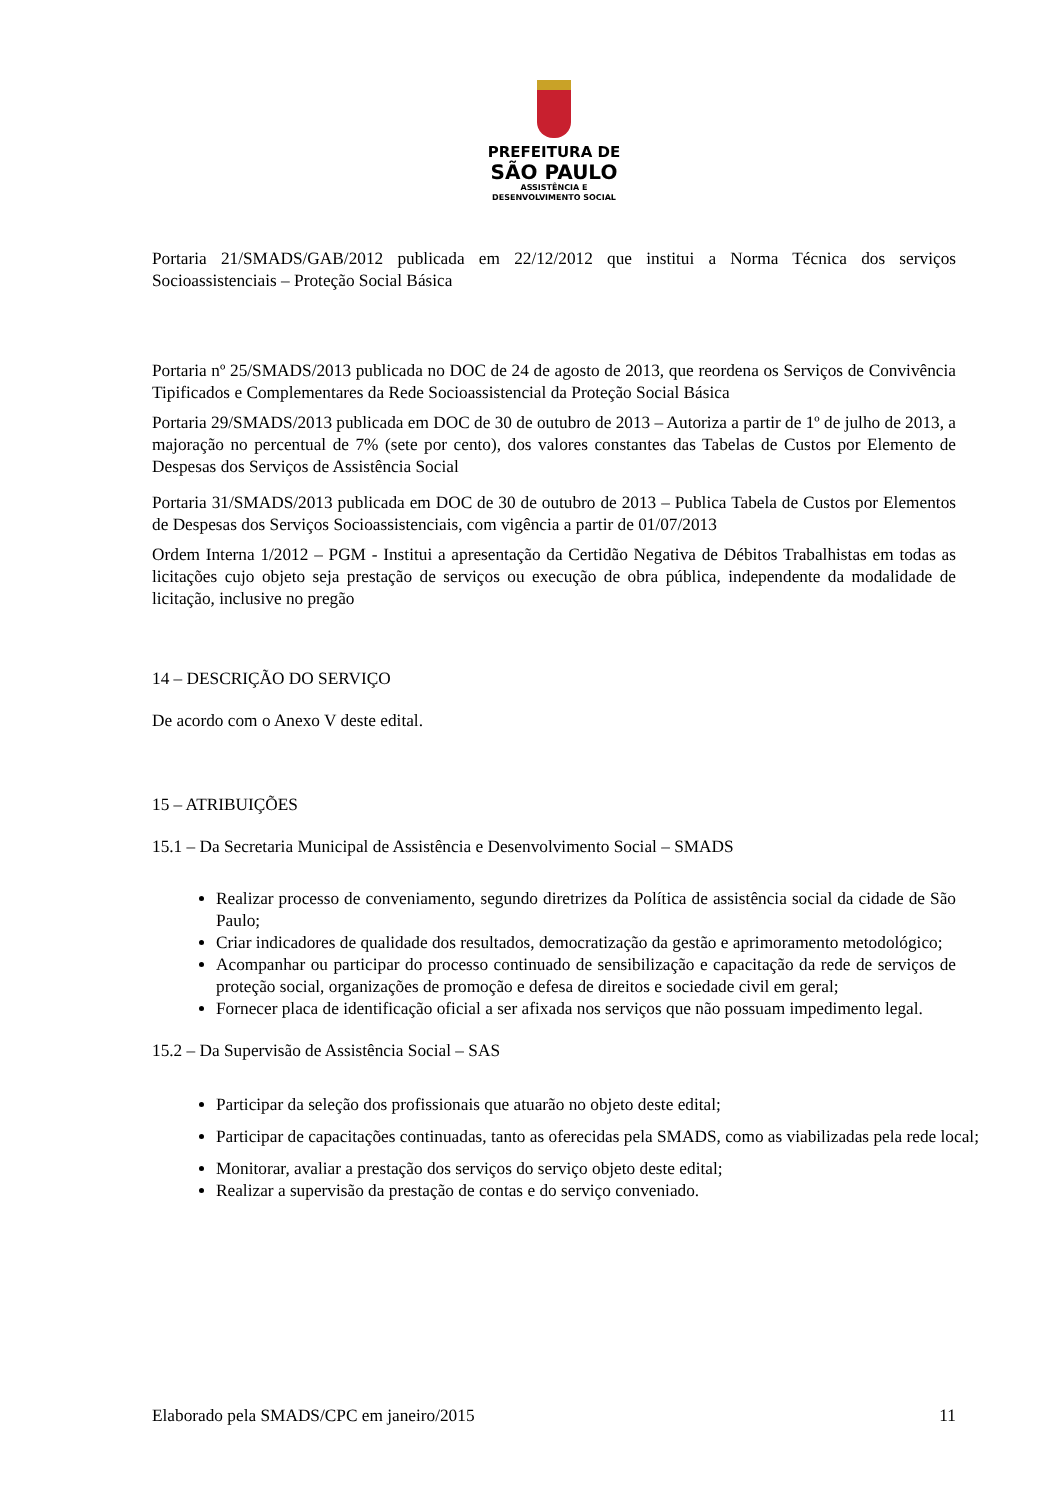PREFEITURA DE
SÃO PAULO
ASSISTÊNCIA E
DESENVOLVIMENTO SOCIAL
Portaria 21/SMADS/GAB/2012 publicada em 22/12/2012 que institui a Norma Técnica dos serviços Socioassistenciais – Proteção Social Básica
Portaria nº 25/SMADS/2013 publicada no DOC de 24 de agosto de 2013, que reordena os Serviços de Convivência Tipificados e Complementares da Rede Socioassistencial da Proteção Social Básica
Portaria 29/SMADS/2013 publicada em DOC de 30 de outubro de 2013 – Autoriza a partir de 1º de julho de 2013, a majoração no percentual de 7% (sete por cento), dos valores constantes das Tabelas de Custos por Elemento de Despesas dos Serviços de Assistência Social
Portaria 31/SMADS/2013 publicada em DOC de 30 de outubro de 2013 – Publica Tabela de Custos por Elementos de Despesas dos Serviços Socioassistenciais, com vigência a partir de 01/07/2013
Ordem Interna 1/2012 – PGM - Institui a apresentação da Certidão Negativa de Débitos Trabalhistas em todas as licitações cujo objeto seja prestação de serviços ou execução de obra pública, independente da modalidade de licitação, inclusive no pregão
14 – DESCRIÇÃO DO SERVIÇO
De acordo com o Anexo V deste edital.
15 – ATRIBUIÇÕES
15.1 – Da Secretaria Municipal de Assistência e Desenvolvimento Social – SMADS
Realizar processo de conveniamento, segundo diretrizes da Política de assistência social da cidade de São Paulo;
Criar indicadores de qualidade dos resultados, democratização da gestão e aprimoramento metodológico;
Acompanhar ou participar do processo continuado de sensibilização e capacitação da rede de serviços de proteção social, organizações de promoção e defesa de direitos e sociedade civil em geral;
Fornecer placa de identificação oficial a ser afixada nos serviços que não possuam impedimento legal.
15.2 – Da Supervisão de Assistência Social – SAS
Participar da seleção dos profissionais que atuarão no objeto deste edital;
Participar de capacitações continuadas, tanto as oferecidas pela SMADS, como as viabilizadas pela rede local;
Monitorar, avaliar a prestação dos serviços do serviço objeto deste edital;
Realizar a supervisão da prestação de contas e do serviço conveniado.
Elaborado pela SMADS/CPC em janeiro/2015 11